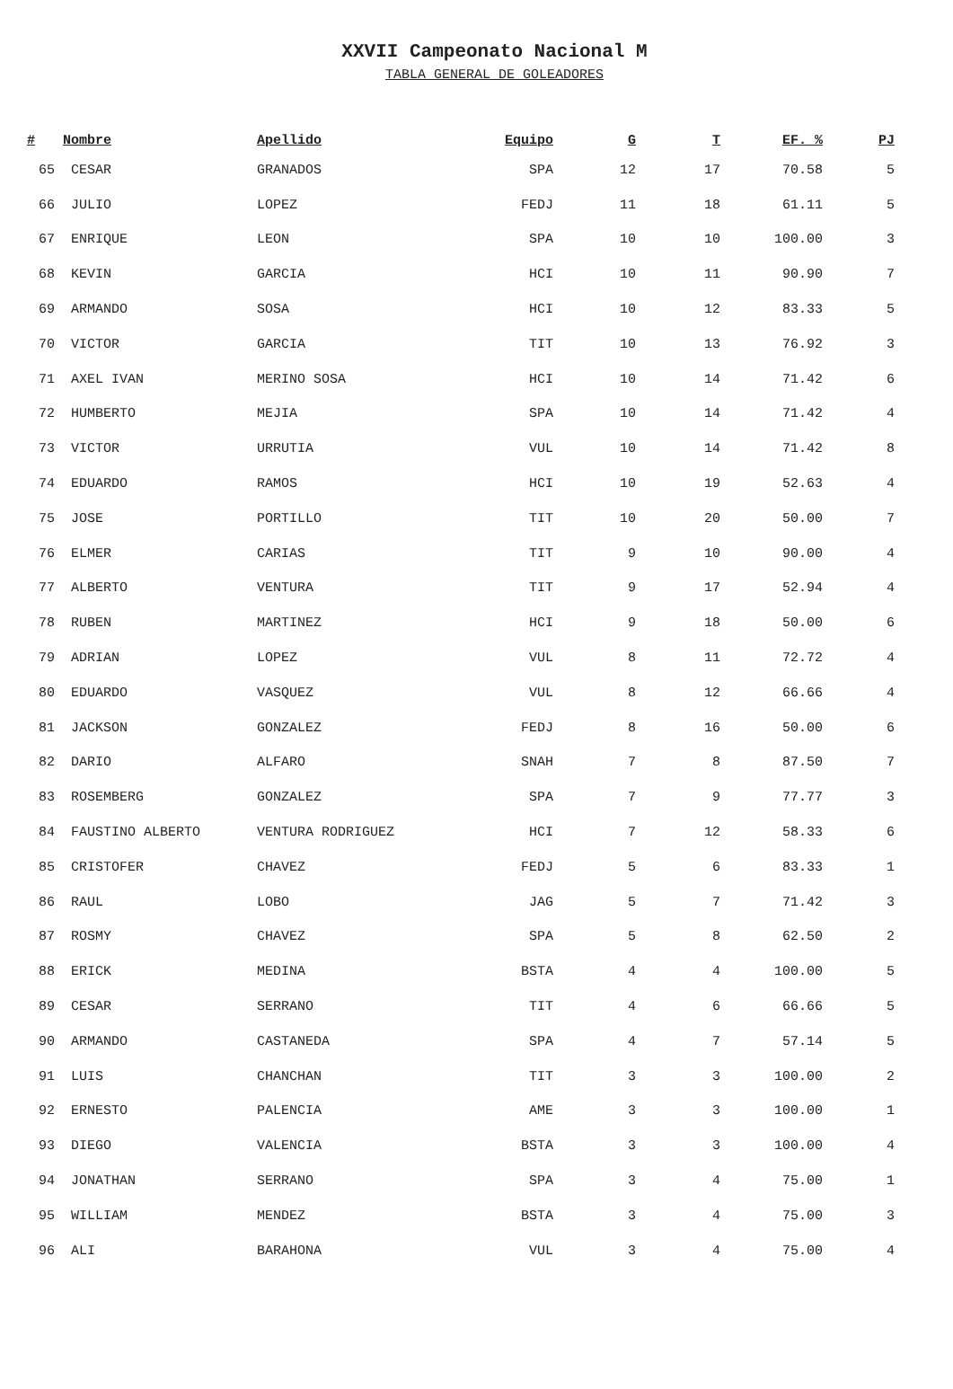XXVII Campeonato Nacional M
TABLA GENERAL DE GOLEADORES
| # | Nombre | Apellido | Equipo | G | T | EF. % | PJ |
| --- | --- | --- | --- | --- | --- | --- | --- |
| 65 | CESAR | GRANADOS | SPA | 12 | 17 | 70.58 | 5 |
| 66 | JULIO | LOPEZ | FEDJ | 11 | 18 | 61.11 | 5 |
| 67 | ENRIQUE | LEON | SPA | 10 | 10 | 100.00 | 3 |
| 68 | KEVIN | GARCIA | HCI | 10 | 11 | 90.90 | 7 |
| 69 | ARMANDO | SOSA | HCI | 10 | 12 | 83.33 | 5 |
| 70 | VICTOR | GARCIA | TIT | 10 | 13 | 76.92 | 3 |
| 71 | AXEL IVAN | MERINO SOSA | HCI | 10 | 14 | 71.42 | 6 |
| 72 | HUMBERTO | MEJIA | SPA | 10 | 14 | 71.42 | 4 |
| 73 | VICTOR | URRUTIA | VUL | 10 | 14 | 71.42 | 8 |
| 74 | EDUARDO | RAMOS | HCI | 10 | 19 | 52.63 | 4 |
| 75 | JOSE | PORTILLO | TIT | 10 | 20 | 50.00 | 7 |
| 76 | ELMER | CARIAS | TIT | 9 | 10 | 90.00 | 4 |
| 77 | ALBERTO | VENTURA | TIT | 9 | 17 | 52.94 | 4 |
| 78 | RUBEN | MARTINEZ | HCI | 9 | 18 | 50.00 | 6 |
| 79 | ADRIAN | LOPEZ | VUL | 8 | 11 | 72.72 | 4 |
| 80 | EDUARDO | VASQUEZ | VUL | 8 | 12 | 66.66 | 4 |
| 81 | JACKSON | GONZALEZ | FEDJ | 8 | 16 | 50.00 | 6 |
| 82 | DARIO | ALFARO | SNAH | 7 | 8 | 87.50 | 7 |
| 83 | ROSEMBERG | GONZALEZ | SPA | 7 | 9 | 77.77 | 3 |
| 84 | FAUSTINO ALBERTO | VENTURA RODRIGUEZ | HCI | 7 | 12 | 58.33 | 6 |
| 85 | CRISTOFER | CHAVEZ | FEDJ | 5 | 6 | 83.33 | 1 |
| 86 | RAUL | LOBO | JAG | 5 | 7 | 71.42 | 3 |
| 87 | ROSMY | CHAVEZ | SPA | 5 | 8 | 62.50 | 2 |
| 88 | ERICK | MEDINA | BSTA | 4 | 4 | 100.00 | 5 |
| 89 | CESAR | SERRANO | TIT | 4 | 6 | 66.66 | 5 |
| 90 | ARMANDO | CASTANEDA | SPA | 4 | 7 | 57.14 | 5 |
| 91 | LUIS | CHANCHAN | TIT | 3 | 3 | 100.00 | 2 |
| 92 | ERNESTO | PALENCIA | AME | 3 | 3 | 100.00 | 1 |
| 93 | DIEGO | VALENCIA | BSTA | 3 | 3 | 100.00 | 4 |
| 94 | JONATHAN | SERRANO | SPA | 3 | 4 | 75.00 | 1 |
| 95 | WILLIAM | MENDEZ | BSTA | 3 | 4 | 75.00 | 3 |
| 96 | ALI | BARAHONA | VUL | 3 | 4 | 75.00 | 4 |